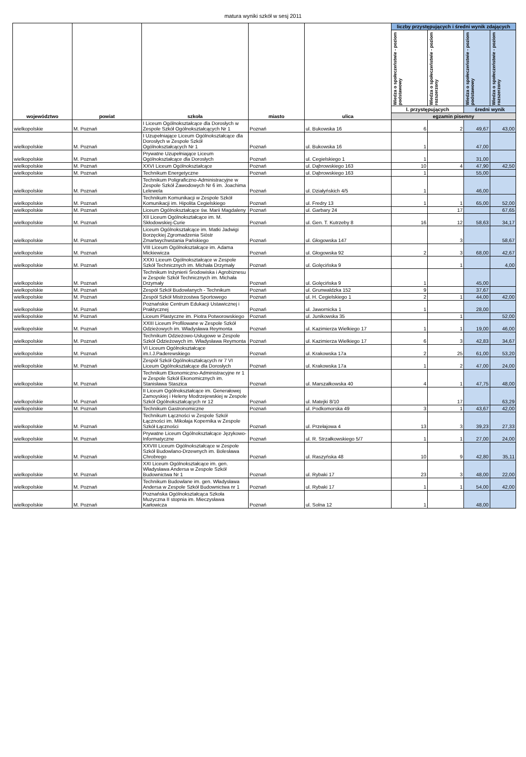matura wyniki szkół w sesj 2011
| województwo | powiat | szkoła | miasto | ulica | liczby przystępujących i średni wynik zdających | | | |
| --- | --- | --- | --- | --- | --- | --- | --- | --- |
| | | | | | Wiedza o społeczeństwie - poziom podstawowy | Wiedza o społeczeństwie - poziom rozszerzony | Wiedza o społeczeństwie - poziom podstawowy | Wiedza o społeczeństwie - poziom rozszerzony |
| | | | | | l. przystępujących | | średni wynik | |
| | | | | | egzamin pisemny | | | |
| wielkopolskie | M. Poznań | I Liceum Ogólnokształcące dla Dorosłych w Zespole Szkół Ogólnokształcących Nr 1 | Poznań | ul. Bukowska 16 | 6 | 2 | 49,67 | 43,00 |
| wielkopolskie | M. Poznań | I Uzupełniające Liceum Ogólnokształcące dla Dorosłych w Zespole Szkół Ogólnokształcących Nr 1 | Poznań | ul. Bukowska 16 | 1 | | 47,00 | |
| wielkopolskie | M. Poznań | Prywatne Uzupełniające Liceum Ogólnokształcące dla Dorosłych | Poznań | ul. Cegielskiego 1 | 1 | | 31,00 | |
| wielkopolskie | M. Poznań | XXVI Liceum Ogólnokształcące | Poznań | ul. Dąbrowskiego 163 | 10 | 4 | 47,90 | 42,50 |
| wielkopolskie | M. Poznań | Technikum Energetyczne | Poznań | ul. Dąbrowskiego 163 | 1 | | 55,00 | |
| wielkopolskie | M. Poznań | Technikum Poligraficzno-Administracyjne w Zespole Szkół Zawodowych Nr 6 im. Joachima Lelewela | Poznań | ul. Działyńskich 4/5 | 1 | | 46,00 | |
| wielkopolskie | M. Poznań | Technikum Komunikacji w Zespole Szkół Komunikacji im. Hipolita Cegielskiego | Poznań | ul. Fredry 13 | 1 | 1 | 65,00 | 52,00 |
| wielkopolskie | M. Poznań | Liceum Ogólnokształcące św. Marii Magdaleny | Poznań | ul. Garbary 24 | | 17 | | 67,65 |
| wielkopolskie | M. Poznań | XII Liceum Ogólnokształcące im. M. Skłodowskiej-Curie | Poznań | ul. Gen. T. Kutrzeby 8 | 16 | 12 | 58,63 | 34,17 |
| wielkopolskie | M. Poznań | Liceum Ogólnokształcące im. Matki Jadwigi Borzęckiej Zgromadzenia Sióstr Zmartwychwstania Pańskiego | Poznań | ul. Głogowska 147 | | 3 | | 58,67 |
| wielkopolskie | M. Poznań | VIII Liceum Ogólnokształcące im. Adama Mickiewicza | Poznań | ul. Głogowska 92 | 2 | 3 | 68,00 | 42,67 |
| wielkopolskie | M. Poznań | XXXI Liceum Ogólnokształcące w Zespole Szkół Technicznych im. Michała Drzymały | Poznań | ul. Golęcińska 9 | | 1 | | 4,00 |
| wielkopolskie | M. Poznań | Technikum Inżynierii Środowiska i Agrobiznesu w Zespole Szkół Technicznych im. Michała Drzymały | Poznań | ul. Golęcińska 9 | 1 | | 45,00 | |
| wielkopolskie | M. Poznań | Zespół Szkół Budowlanych - Technikum | Poznań | ul. Grunwaldzka 152 | 9 | | 37,67 | |
| wielkopolskie | M. Poznań | Zespół Szkół Mistrzostwa Sportowego | Poznań | ul. H. Cegielskiego 1 | 2 | 1 | 44,00 | 42,00 |
| wielkopolskie | M. Poznań | Poznańskie Centrum Edukacji Ustawicznej i Praktycznej | Poznań | ul. Jawornicka 1 | 1 | | 28,00 | |
| wielkopolskie | M. Poznań | Liceum Plastyczne im. Piotra Potworowskiego | Poznań | ul. Junikowska 35 | | 1 | | 52,00 |
| wielkopolskie | M. Poznań | XXIII Liceum Profilowane w Zespole Szkół Odzieżowych im. Władysława Reymonta | Poznań | ul. Kazimierza Wielkiego 17 | 1 | 1 | 19,00 | 46,00 |
| wielkopolskie | M. Poznań | Technikum Odzieżowo-Usługowe w Zespole Szkół Odzieżowych im. Władysława Reymonta | Poznań | ul. Kazimierza Wielkiego 17 | 6 | 3 | 42,83 | 34,67 |
| wielkopolskie | M. Poznań | VI Liceum Ogólnokształcące im.I.J.Paderewskiego | Poznań | ul. Krakowska 17a | 2 | 25 | 61,00 | 53,20 |
| wielkopolskie | M. Poznań | Zespół Szkół Ogólnokształcących nr 7 VI Liceum Ogólnokształcące dla Dorosłych | Poznań | ul. Krakowska 17a | 1 | 2 | 47,00 | 24,00 |
| wielkopolskie | M. Poznań | Technikum Ekonomiczno-Administracyjne nr 1 w Zespole Szkół Ekonomicznych im. Stanisława Staszica | Poznań | ul. Marszałkowska 40 | 4 | 1 | 47,75 | 48,00 |
| wielkopolskie | M. Poznań | II Liceum Ogólnokształcące im. Generałowej Zamoyskiej i Heleny Modrzejewskiej w Zespole Szkół Ogólnokształcących nr 12 | Poznań | ul. Matejki 8/10 | | 17 | | 63,29 |
| wielkopolskie | M. Poznań | Technikum Gastronomiczne | Poznań | ul. Podkomorska 49 | 3 | 1 | 43,67 | 42,00 |
| wielkopolskie | M. Poznań | Technikum Łączności w Zespole Szkół Łączności im. Mikołaja Kopernika w Zespole Szkół Łączności | Poznań | ul. Przełajowa 4 | 13 | 3 | 39,23 | 27,33 |
| wielkopolskie | M. Poznań | Prywatne Liceum Ogólnokształcące Językowo-Informatyczne | Poznań | ul. R. Strzałkowskiego 5/7 | 1 | 1 | 27,00 | 24,00 |
| wielkopolskie | M. Poznań | XXVIII Liceum Ogólnokształcące w Zespole Szkół Budowlano-Drzewnych im. Bolesława Chrobrego | Poznań | ul. Raszyńska 48 | 10 | 9 | 42,80 | 35,11 |
| wielkopolskie | M. Poznań | XXI Liceum Ogólnokształcące im. gen. Władysława Andersa w Zespole Szkół Budownictwa Nr 1 | Poznań | ul. Rybaki 17 | 23 | 3 | 48,00 | 22,00 |
| wielkopolskie | M. Poznań | Technikum Budowlane im. gen. Władysława Andersa w Zespole Szkół Budownictwa nr 1 | Poznań | ul. Rybaki 17 | 1 | 1 | 54,00 | 42,00 |
| wielkopolskie | M. Poznań | Poznańska Ogólnokształcąca Szkoła Muzyczna II stopnia im. Mieczysława Karłowicza | Poznań | ul. Solna 12 | 1 | | 48,00 | |